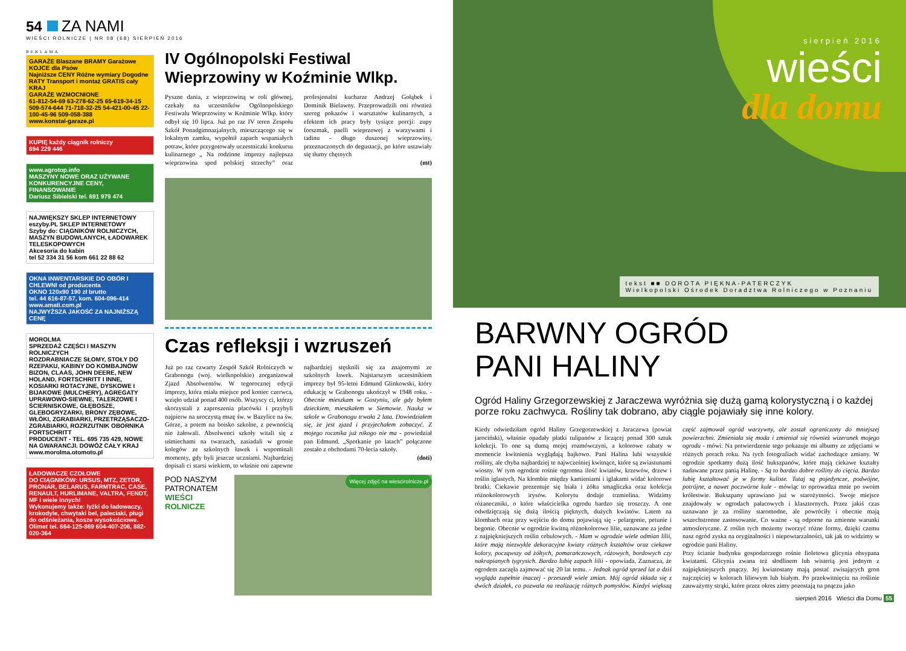54 ZA NAMI
WIEŚCI ROLNICZE | NR 08 (68) SIERPIEŃ 2016
REKLAMA
GARAŻE Blaszane BRAMY Garażowe KOJCE dla Psów
Najniższe CENY Różne wymiary Dogodne RATY Transport i montaż GRATIS cały KRAJ
GARAŻE WZMOCNIONE
61-812-54-69 63-278-62-25 65-619-34-15 509-574-644 71-718-32-25 54-421-00-45 22-100-45-96 509-058-388
www.konstal-garaze.pl
KUPIĘ każdy ciągnik rolniczy
694 229 446
www.agrotop.info
MASZYNY NOWE ORAZ UŻYWANE
KONKURENCYJNE CENY, FINANSOWANIE
Dariusz Sibielski tel. 691 979 474
NAJWIĘKSZY SKLEP INTERNETOWY eszyby.PL SKLEP INTERNETOWY
Szyby do: CIĄGNIKÓW ROLNICZYCH, MASZYN BUDOWLANYCH, ŁADOWAREK TELESKOPOWYCH
Akcesoria do kabin
tel 52 334 31 56 kom 661 22 88 62
OKNA INWENTARSKIE DO OBÓR I CHLEWNI od producenta
OKNO 120x90 190 zł brutto
tel. 44 616-87-57, kom. 604-096-414 www.amati.com.pl
NAJWYŻSZA JAKOŚĆ ZA NAJNIŻSZĄ CENĘ
MOROLMA
SPRZEDAŻ CZĘŚCI I MASZYN ROLNICZYCH
ROZDRABNIACZE SŁOMY, STOŁY DO RZEPAKU, KABINY DO KOMBAJNÓW BIZON, CLAAS, JOHN DEERE, NEW HOLAND, FORTSCHRITT I INNE, KOSIARKI ROTACYJNE, DYSKOWE I BIJAKOWE (MULCHERY), AGREGATY UPRAWOWO-SIEWNE, TALERZOWE I ŚCIERNISKOWE, GŁĘBOSZE, GLEBOGRYZARKI, BRONY ZĘBOWE, WŁÓKI, ZGRABIARKI, PRZETRZĄSACZO-ZGRABIARKI, ROZRZUTNIK OBORNIKA FORTSCHRITT
PRODUCENT - TEL. 695 735 429, NOWE NA GWARANCJI. DOWÓZ CAŁY KRAJ
www.morolma.otomoto.pl
ŁADOWACZE CZOŁOWE
DO CIĄGNIKÓW: URSUS, MTZ, ZETOR, PRONAR, BELARUS, FARMTRAC, CASE, RENAULT, HURLIMANE, VALTRA, FENDT, MF i wiele innych!
Wykonujemy także: łyżki do ładowaczy, krokodyle, chwytaki bel, paleciaki, pługi do odśnieżania, kosze wysokościowe.
Olimet tel. 664-125-869 604-407-206, 882-020-364
IV Ogólnopolski Festiwal Wieprzowiny w Koźminie Wlkp.
Pyszne dania, z wieprzowiną w roli głównej, czekały na uczestników Ogólnopolskiego Festiwalu Wieprzowiny w Koźminie Wlkp. który odbył się 10 lipca. Już po raz IV teren Zespołu Szkół Ponadgimnazjalnych, mieszczącego się w lokalnym zamku, wypełnił zapach wspaniałych potraw, które przygotowały uczestniczki konkursu kulinarnego „ Na rodzinne imprezy najlepsza wieprzowina spod polskiej strzechy” oraz profesjonalni kucharze Andrzej Gołąbek i Dominik Bielawny. Przeprowadzili oni również szereg pokazów i warsztatów kulinarnych, a efektem ich pracy były tysiące porcji: zupy forszmak, paelli wieprzowej z warzywami i tadinu - długo duszonej wieprzowiny, przeznaczonych do degustacji, po które ustawiały się tłumy chętnych
(mt)
Czas refleksji i wzruszeń
Już po raz czwarty Zespół Szkół Rolniczych w Grabonogu (woj. wielkopolskie) zorganizował Zjazd Absolwentów. W tegorocznej edycji imprezy, która miała miejsce pod koniec czerwca, wzięło udział ponad 400 osób. Wszyscy ci, którzy skorzystali z zaproszenia placówki i przybyli najpierw na uroczystą mszę św. w Bazylice na św. Górze, a potem na boisko szkolne, z pewnością nie żałowali. Absolwenci szkoły witali się z uśmiechami na twarzach, zasiadali w gronie kolegów ze szkolnych ławek i wspominali momenty, gdy byli jeszcze uczniami. Najbardziej dopisali ci starsi wiekiem, to właśnie oni zapewne najbardziej stęsknili się za znajomymi ze szkolnych ławek. Najstarszym uczestnikiem imprezy był 95-letni Edmund Glinkowski, który edukację w Grabonogu ukończył w 1948 roku. - Obecnie mieszkam w Gostyniu, ale gdy byłem dzieckiem, mieszkałem w Siemowie. Nauka w szkole w Grabonogu trwała 2 lata. Dowiedziałem się, że jest zjazd i przyjechałem zobaczyć. Z mojego rocznika już nikogo nie ma - powiedział pan Edmund. „Spotkanie po latach” połączone zostało z obchodami 70-lecia szkoły.
(doti)
POD NASZYM PATRONATEM
WIEŚCI ROLNICZE
Więcej zdjęć na wiescirolnicze.pl
sierpień 2016
wieści
dla domu
tekst ■■ DOROTA PIĘKNA-PATERCZYK
Wielkopolski Ośrodek Doradztwa Rolniczego w Poznaniu
BARWNY OGRÓD
PANI HALINY
Ogród Haliny Grzegorzewskiej z Jaraczewa wyróżnia się dużą gamą kolorystyczną i o każdej porze roku zachwyca. Rośliny tak dobrano, aby ciągle pojawiały się inne kolory.
Kiedy odwiedziłam ogród Haliny Grzegorzewskiej z Jaraczewa (powiat jarociński), właśnie opadały płatki tulipanów z liczącej ponad 300 sztuk kolekcji. To one są dumą mojej rozmówczyni, a kolorowe rabaty w momencie kwitnienia wyglądają bajkowo. Pani Halina lubi wszystkie rośliny, ale chyba najbardziej te najwcześniej kwitnące, które są zwiastunami wiosny. W tym ogrodzie rośnie ogromna ilość kwiatów, krzewów, drzew i roślin iglastych. Na klombie między kamieniami i iglakami widać kolorowe bratki. Ciekawie prezentuje się biała i żółta smagliczka oraz kolekcja różnokolorowych irysów. Kolorytu dodaje trzmielina. Widzimy różaneczniki, o które właścicielka ogrodu bardzo się troszczy. A one odwdzięczają się dużą ilością pięknych, dużych kwiatów. Latem na klombach oraz przy wejściu do domu pojawiają się - pelargonie, petunie i begonie. Obecnie w ogrodzie kwitną różnokolorowe lilie, uznawane za jedne z najpiękniejszych roślin cebulowych. - Mam w ogrodzie wiele odmian lilii, które mają niezwykle dekoracyjne kwiaty różnych kształtów oraz ciekawe kolory, począwszy od żółtych, pomarańczowych, różowych, bordowych czy nakrapianych tygrysich. Bardzo lubię zapach lilii - opowiada. Zaznacza, że ogrodem zaczęła zajmować się 20 lat temu. - Jednak ogród sprzed lat a dziś wygląda zupełnie inaczej - przeszedł wiele zmian. Mój ogród składa się z dwóch działek, co pozwala na realizację różnych pomysłów. Kiedyś większą część zajmował ogród warzywny, ale został ograniczony do mniejszej powierzchni. Zmieniała się moda i zmieniał się również wizerunek mojego ogrodu - mówi. Na potwierdzenie tego pokazuje mi albumy ze zdjęciami w różnych porach roku. Na tych fotografiach widać zachodzące zmiany. W ogrodzie spotkamy dużą ilość bukszpanów, które mają ciekawe kształty nadawane przez panią Halinę. - Są to bardzo dobre rośliny do cięcia. Bardzo lubię kształtować je w formy kuliste. Tutaj są pojedyncze, podwójne, potrójne, a nawet poczwórne kule - mówiąc to oprowadza mnie po swoim królestwie. Bukszpany uprawiano już w starożytności. Swoje miejsce znajdowały w ogrodach pałacowych i klasztornych. Przez jakiś czas uznawano je za rośliny staromodne, ale powróciły i obecnie mają wszechstronne zastosowanie. Co ważne - są odporne na zmienne warunki atmosferyczne. Z roślin tych możemy tworzyć różne formy, dzięki czemu nasz ogród zyska na oryginalności i niepowtarzalności, tak jak to widzimy w ogrodzie pani Haliny.
Przy ścianie budynku gospodarczego rośnie fioletowa glicynia obsypana kwiatami. Glicynia zwana też słodlinem lub wisterią jest jednym z najpiękniejszych pnączy. Jej kwiatostany mają postać zwisających gron najczęściej w kolorach liliowym lub białym. Po przekwitnięciu na roślinie zauważymy strąki, które przez okres zimy pozostają na pnączu jako
sierpień 2016 Wieści dla Domu 55